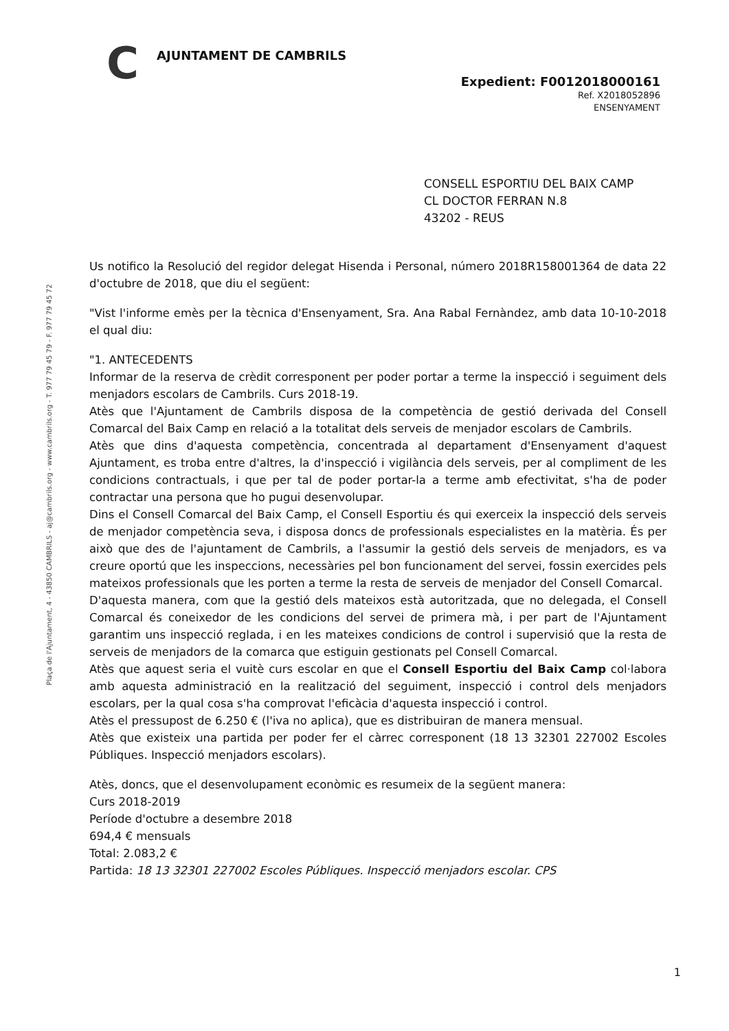C AJUNTAMENT DE CAMBRILS
Expedient: F0012018000161
Ref. X2018052896
ENSENYAMENT
CONSELL ESPORTIU DEL BAIX CAMP
CL DOCTOR FERRAN N.8
43202 - REUS
Plaça de l'Ajuntament, 4 - 43850 CAMBRILS - aj@cambrils.org - www.cambrils.org - T. 977 79 45 79 - F. 977 79 45 72
Us notifico la Resolució del regidor delegat Hisenda i Personal, número 2018R158001364 de data 22 d'octubre de 2018, que diu el següent:
"Vist l'informe emès per la tècnica d'Ensenyament, Sra. Ana Rabal Fernàndez, amb data 10-10-2018 el qual diu:
"1. ANTECEDENTS
Informar de la reserva de crèdit corresponent per poder portar a terme la inspecció i seguiment dels menjadors escolars de Cambrils. Curs 2018-19.
Atès que l'Ajuntament de Cambrils disposa de la competència de gestió derivada del Consell Comarcal del Baix Camp en relació a la totalitat dels serveis de menjador escolars de Cambrils.
Atès que dins d'aquesta competència, concentrada al departament d'Ensenyament d'aquest Ajuntament, es troba entre d'altres, la d'inspecció i vigilància dels serveis, per al compliment de les condicions contractuals, i que per tal de poder portar-la a terme amb efectivitat, s'ha de poder contractar una persona que ho pugui desenvolupar.
Dins el Consell Comarcal del Baix Camp, el Consell Esportiu és qui exerceix la inspecció dels serveis de menjador competència seva, i disposa doncs de professionals especialistes en la matèria. És per això que des de l'ajuntament de Cambrils, a l'assumir la gestió dels serveis de menjadors, es va creure oportú que les inspeccions, necessàries pel bon funcionament del servei, fossin exercides pels mateixos professionals que les porten a terme la resta de serveis de menjador del Consell Comarcal.
D'aquesta manera, com que la gestió dels mateixos està autoritzada, que no delegada, el Consell Comarcal és coneixedor de les condicions del servei de primera mà, i per part de l'Ajuntament garantim uns inspecció reglada, i en les mateixes condicions de control i supervisió que la resta de serveis de menjadors de la comarca que estiguin gestionats pel Consell Comarcal.
Atès que aquest seria el vuitè curs escolar en que el Consell Esportiu del Baix Camp col·labora amb aquesta administració en la realització del seguiment, inspecció i control dels menjadors escolars, per la qual cosa s'ha comprovat l'eficàcia d'aquesta inspecció i control.
Atès el pressupost de 6.250 € (l'iva no aplica), que es distribuiran de manera mensual.
Atès que existeix una partida per poder fer el càrrec corresponent (18 13 32301 227002 Escoles Públiques. Inspecció menjadors escolars).
Atès, doncs, que el desenvolupament econòmic es resumeix de la següent manera:
Curs 2018-2019
Període d'octubre a desembre 2018
694,4 € mensuals
Total: 2.083,2 €
Partida: 18 13 32301 227002 Escoles Públiques. Inspecció menjadors escolar. CPS
1